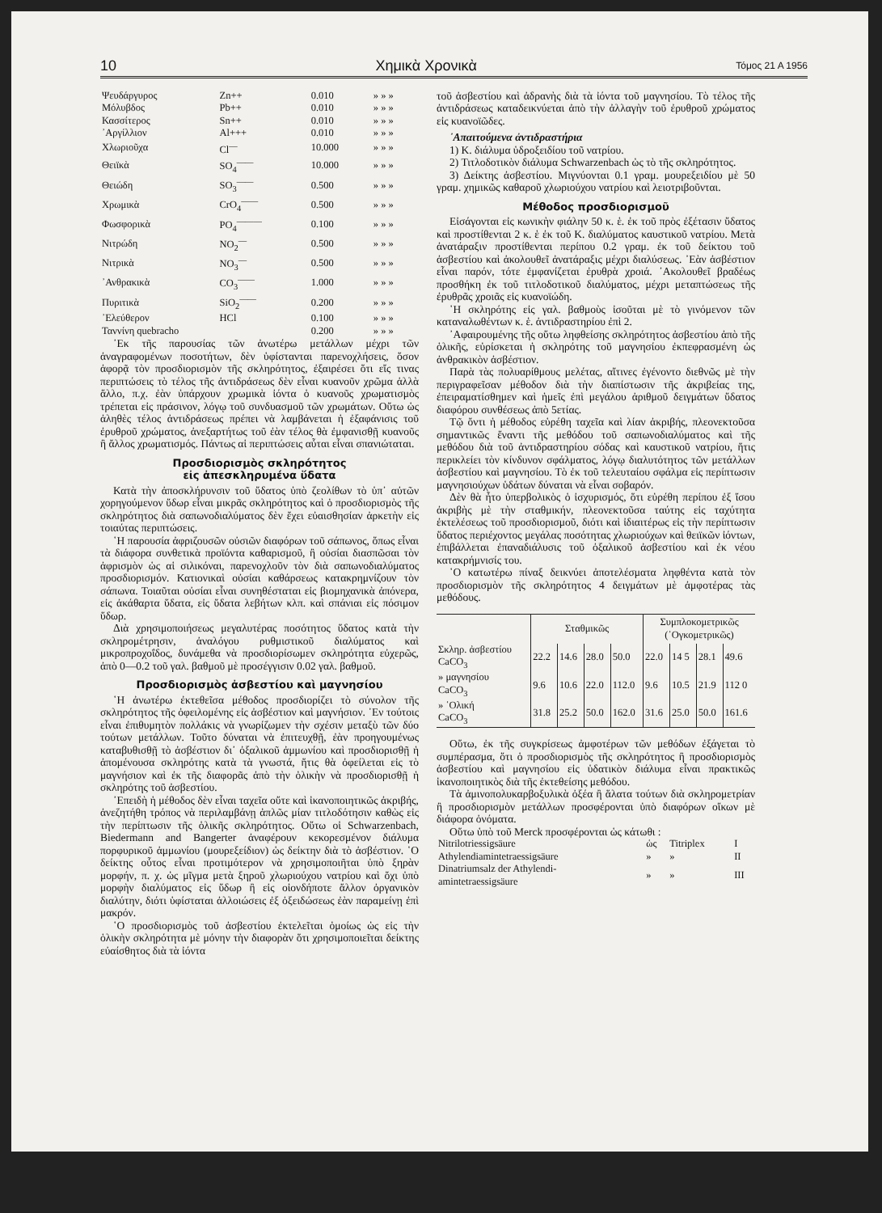10 Χημικὰ Χρονικὰ Τόμος 21 Α 1956
| Ψευδάργυρος | Zn++ | 0.010 | » » » |
| Μόλυβδος | Pb++ | 0.010 | » » » |
| Κασσίτερος | Sn++ | 0.010 | » » » |
| ᾿Αργίλλιον | Al+++ | 0.010 | » » » |
| Χλωριοῦχα | Cl<sup>—</sup> | 10.000 | » » » |
| Θειϊκὰ | SO<sub>4</sub><sup>——</sup> | 10.000 | » » » |
| Θειώδη | SO<sub>3</sub><sup>——</sup> | 0.500 | » » » |
| Χρωμικὰ | CrO<sub>4</sub><sup>——</sup> | 0.500 | » » » |
| Φωσφορικὰ | PO<sub>4</sub><sup>———</sup> | 0.100 | » » » |
| Νιτρώδη | NO<sub>2</sub><sup>—</sup> | 0.500 | » » » |
| Νιτρικὰ | NO<sub>3</sub><sup>—</sup> | 0.500 | » » » |
| ᾿Ανθρακικὰ | CO<sub>3</sub><sup>——</sup> | 1.000 | » » » |
| Πυριτικὰ | SiO<sub>2</sub><sup>——</sup> | 0.200 | » » » |
| ᾿Ελεύθερον | HCl | 0.100 | » » » |
| Ταννίνη quebracho | | 0.200 | » » » |
᾿Εκ τῆς παρουσίας τῶν ἀνωτέρω μετάλλων μέχρι τῶν ἀναγραφομένων ποσοτήτων, δὲν ὑφίστανται παρενοχλήσεις, ὅσον ἀφορᾷ τὸν προσδιορισμὸν τῆς σκληρότητος, ἐξαιρέσει ὅτι εἴς τινας περιπτώσεις τὸ τέλος τῆς ἀντιδράσεως δὲν εἶναι κυανοῦν χρῶμα ἀλλὰ ἄλλο, π.χ. ἐὰν ὑπάρχουν χρωμικὰ ἰόντα ὁ κυανοῦς χρωματισμὸς τρέπεται εἰς πράσινον, λόγῳ τοῦ συνδυασμοῦ τῶν χρωμάτων. Οὕτω ὡς ἀληθὲς τέλος ἀντιδράσεως πρέπει νὰ λαμβάνεται ἡ ἐξαφάνισις τοῦ ἐρυθροῦ χρώματος, ἀνεξαρτήτως τοῦ ἐὰν τέλος θὰ ἐμφανισθῇ κυανοῦς ἢ ἄλλος χρωματισμός. Πάντως αἱ περιπτώσεις αὗται εἶναι σπανιώταται.
Προσδιορισμὸς σκληρότητος
εἰς ἀπεσκληρυμένα ὕδατα
Κατὰ τὴν ἀποσκλήρυνσιν τοῦ ὕδατος ὑπὸ ζεολίθων τὸ ὑπ᾿ αὐτῶν χορηγούμενον ὕδωρ εἶναι μικρᾶς σκληρότητος καὶ ὁ προσδιορισμὸς τῆς σκληρότητος διὰ σαπωνοδιαλύματος δὲν ἔχει εὐαισθησίαν ἀρκετὴν εἰς τοιαύτας περιπτώσεις.
῾Η παρουσία ἀφριζουσῶν οὐσιῶν διαφόρων τοῦ σάπωνος, ὅπως εἶναι τὰ διάφορα συνθετικὰ προϊόντα καθαρισμοῦ, ἢ οὐσίαι διασπῶσαι τὸν ἀφρισμὸν ὡς αἱ σιλικόναι, παρενοχλοῦν τὸν διὰ σαπωνοδιαλύματος προσδιορισμόν. Κατιονικαὶ οὐσίαι καθάρσεως κατακρημνίζουν τὸν σάπωνα. Τοιαῦται οὐσίαι εἶναι συνηθέσταται εἰς βιομηχανικὰ ἀπόνερα, εἰς ἀκάθαρτα ὕδατα, εἰς ὕδατα λεβήτων κλπ. καὶ σπάνιαι εἰς πόσιμον ὕδωρ.
Διὰ χρησιμοποιήσεως μεγαλυτέρας ποσότητος ὕδατος κατὰ τὴν σκληρομέτρησιν, ἀναλόγου ρυθμιστικοῦ διαλύματος καὶ μικροπροχοΐδος, δυνάμεθα νὰ προσδιορίσωμεν σκληρότητα εὐχερῶς, ἀπὸ 0—0.2 τοῦ γαλ. βαθμοῦ μὲ προσέγγισιν 0.02 γαλ. βαθμοῦ.
Προσδιορισμὸς ἀσβεστίου καὶ μαγνησίου
῾Η ἀνωτέρω ἐκτεθεῖσα μέθοδος προσδιορίζει τὸ σύνολον τῆς σκληρότητος τῆς ὀφειλομένης εἰς ἀσβέστιον καὶ μαγνήσιον. ᾿Εν τούτοις εἶναι ἐπιθυμητὸν πολλάκις νὰ γνωρίζωμεν τὴν σχέσιν μεταξὺ τῶν δύο τούτων μετάλλων. Τοῦτο δύναται νὰ ἐπιτευχθῇ, ἐὰν προηγουμένως καταβυθισθῇ τὸ ἀσβέστιον δι᾿ ὀξαλικοῦ ἀμμωνίου καὶ προσδιορισθῇ ἡ ἀπομένουσα σκληρότης κατὰ τὰ γνωστά, ἥτις θὰ ὀφείλεται εἰς τὸ μαγνήσιον καὶ ἐκ τῆς διαφορᾶς ἀπὸ τὴν ὁλικὴν νὰ προσδιορισθῇ ἡ σκληρότης τοῦ ἀσβεστίου.
᾿Επειδὴ ἡ μέθοδος δὲν εἶναι ταχεῖα οὔτε καὶ ἱκανοποιητικῶς ἀκριβής, ἀνεζητήθη τρόπος νὰ περιλαμβάνῃ ἁπλῶς μίαν τιτλοδότησιν καθὼς εἰς τὴν περίπτωσιν τῆς ὁλικῆς σκληρότητος. Οὕτω οἱ Schwarzenbach, Biedermann and Bangerter ἀναφέρουν κεκορεσμένον διάλυμα πορφυρικοῦ ἀμμωνίου (μουρεξείδιον) ὡς δείκτην διὰ τὸ ἀσβέστιον. ῾Ο δείκτης οὗτος εἶναι προτιμότερον νὰ χρησιμοποιῆται ὑπὸ ξηρὰν μορφήν, π. χ. ὡς μῖγμα μετὰ ξηροῦ χλωριούχου νατρίου καὶ ὄχι ὑπὸ μορφὴν διαλύματος εἰς ὕδωρ ἢ εἰς οἱονδήποτε ἄλλον ὀργανικὸν διαλύτην, διότι ὑφίσταται ἀλλοιώσεις ἐξ ὀξειδώσεως ἐὰν παραμείνῃ ἐπὶ μακρόν.
῾Ο προσδιορισμὸς τοῦ ἀσβεστίου ἐκτελεῖται ὁμοίως ὡς εἰς τὴν ὁλικὴν σκληρότητα μὲ μόνην τὴν διαφορὰν ὅτι χρησιμοποιεῖται δείκτης εὐαίσθητος διὰ τὰ ἰόντα
τοῦ ἀσβεστίου καὶ ἀδρανὴς διὰ τὰ ἰόντα τοῦ μαγνησίου. Τὸ τέλος τῆς ἀντιδράσεως καταδεικνύεται ἀπὸ τὴν ἀλλαγὴν τοῦ ἐρυθροῦ χρώματος εἰς κυανοϊῶδες.
᾿Απαιτούμενα ἀντιδραστήρια
1) Κ. διάλυμα ὑδροξειδίου τοῦ νατρίου.
2) Τιτλοδοτικὸν διάλυμα Schwarzenbach ὡς τὸ τῆς σκληρότητος.
3) Δείκτης ἀσβεστίου. Μιγνύονται 0.1 γραμ. μουρεξειδίου μὲ 50 γραμ. χημικῶς καθαροῦ χλωριούχου νατρίου καὶ λειοτριβοῦνται.
Μέθοδος προσδιορισμοῦ
Εἰσάγονται εἰς κωνικὴν φιάλην 50 κ. ἑ. ἐκ τοῦ πρὸς ἐξέτασιν ὕδατος καὶ προστίθενται 2 κ. ἑ ἐκ τοῦ Κ. διαλύματος καυστικοῦ νατρίου. Μετὰ ἀνατάραξιν προστίθενται περίπου 0.2 γραμ. ἐκ τοῦ δείκτου τοῦ ἀσβεστίου καὶ ἀκολουθεῖ ἀνατάραξις μέχρι διαλύσεως. ᾿Εὰν ἀσβέστιον εἶναι παρόν, τότε ἐμφανίζεται ἐρυθρὰ χροιά. ᾿Ακολουθεῖ βραδέως προσθήκη ἐκ τοῦ τιτλοδοτικοῦ διαλύματος, μέχρι μεταπτώσεως τῆς ἐρυθρᾶς χροιᾶς εἰς κυανοϊώδη.
῾Η σκληρότης εἰς γαλ. βαθμοὺς ἰσοῦται μὲ τὸ γινόμενον τῶν καταναλωθέντων κ. ἑ. ἀντιδραστηρίου ἐπὶ 2.
᾿Αφαιρουμένης τῆς οὕτω ληφθείσης σκληρότητος ἀσβεστίου ἀπὸ τῆς ὁλικῆς, εὑρίσκεται ἡ σκληρότης τοῦ μαγνησίου ἐκπεφρασμένη ὡς ἀνθρακικὸν ἀσβέστιον.
Παρὰ τὰς πολυαρίθμους μελέτας, αἵτινες ἐγένοντο διεθνῶς μὲ τὴν περιγραφεῖσαν μέθοδον διὰ τὴν διαπίστωσιν τῆς ἀκριβείας της, ἐπειραματίσθημεν καὶ ἡμεῖς ἐπὶ μεγάλου ἀριθμοῦ δειγμάτων ὕδατος διαφόρου συνθέσεως ἀπὸ 5ετίας.
Τῷ ὄντι ἡ μέθοδος εὑρέθη ταχεῖα καὶ λίαν ἀκριβής, πλεονεκτοῦσα σημαντικῶς ἔναντι τῆς μεθόδου τοῦ σαπωνοδιαλύματος καὶ τῆς μεθόδου διὰ τοῦ ἀντιδραστηρίου σόδας καὶ καυστικοῦ νατρίου, ἥτις περικλείει τὸν κίνδυνον σφάλματος, λόγῳ διαλυτότητος τῶν μετάλλων ἀσβεστίου καὶ μαγνησίου. Τὸ ἐκ τοῦ τελευταίου σφάλμα εἰς περίπτωσιν μαγνησιούχων ὑδάτων δύναται νὰ εἶναι σοβαρόν.
Δὲν θὰ ἦτο ὑπερβολικὸς ὁ ἰσχυρισμός, ὅτι εὑρέθη περίπου ἐξ ἴσου ἀκριβὴς μὲ τὴν σταθμικήν, πλεονεκτοῦσα ταύτης εἰς ταχύτητα ἐκτελέσεως τοῦ προσδιορισμοῦ, διότι καὶ ἰδιαιτέρως εἰς τὴν περίπτωσιν ὕδατος περιέχοντος μεγάλας ποσότητας χλωριούχων καὶ θειϊκῶν ἰόντων, ἐπιβάλλεται ἐπαναδιάλυσις τοῦ ὀξαλικοῦ ἀσβεστίου καὶ ἐκ νέου κατακρήμνισίς του.
῾Ο κατωτέρω πίναξ δεικνύει ἀποτελέσματα ληφθέντα κατὰ τὸν προσδιορισμὸν τῆς σκληρότητος 4 δειγμάτων μὲ ἀμφοτέρας τὰς μεθόδους.
| | Σταθμικῶς | | | | Συμπλοκομετρικῶς (᾿Ογκομετρικῶς) | | | |
| Σκληρ. ἀσβεστίου CaCO<sub>3</sub> | 22.2 | 14.6 | 28.0 | 50.0 | 22.0 | 14 5 | 28.1 | 49.6 |
| » μαγνησίου CaCO<sub>3</sub> | 9.6 | 10.6 | 22.0 | 112.0 | 9.6 | 10.5 | 21.9 | 112 0 |
| » ῾Ολική CaCO<sub>3</sub> | 31.8 | 25.2 | 50.0 | 162.0 | 31.6 | 25.0 | 50.0 | 161.6 |
Οὕτω, ἐκ τῆς συγκρίσεως ἀμφοτέρων τῶν μεθόδων ἐξάγεται τὸ συμπέρασμα, ὅτι ὁ προσδιορισμὸς τῆς σκληρότητος ἢ προσδιορισμὸς ἀσβεστίου καὶ μαγνησίου εἰς ὑδατικὸν διάλυμα εἶναι πρακτικῶς ἱκανοποιητικὸς διὰ τῆς ἐκτεθείσης μεθόδου.
Τὰ ἀμινοπολυκαρβοξυλικὰ ὀξέα ἢ ἅλατα τούτων διὰ σκληρομετρίαν ἢ προσδιορισμὸν μετάλλων προσφέρονται ὑπὸ διαφόρων οἴκων μὲ διάφορα ὀνόματα.
Οὕτω ὑπὸ τοῦ Merck προσφέρονται ὡς κάτωθι :
| Nitrilotriessigsäure | ὡς | Titriplex | I |
| Athylendiamintetraessigsäure | » | » | II |
| Dinatriumsalz der Athylendi- amintetraessigsäure | » | » | III |